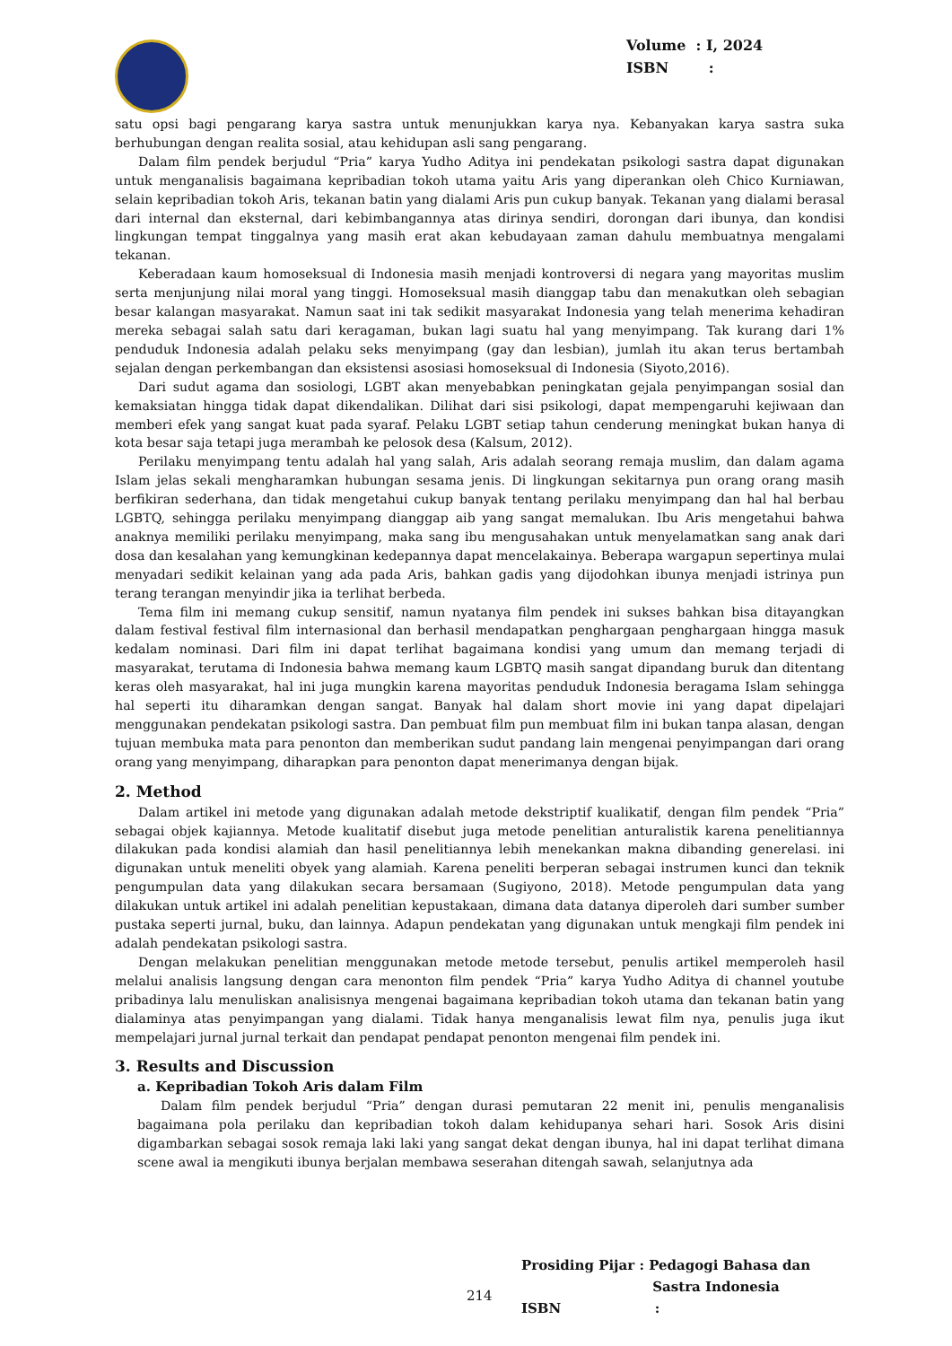Volume : I, 2024
ISBN :
satu opsi bagi pengarang karya sastra untuk menunjukkan karya nya. Kebanyakan karya sastra suka berhubungan dengan realita sosial, atau kehidupan asli sang pengarang.
Dalam film pendek berjudul “Pria” karya Yudho Aditya ini pendekatan psikologi sastra dapat digunakan untuk menganalisis bagaimana kepribadian tokoh utama yaitu Aris yang diperankan oleh Chico Kurniawan, selain kepribadian tokoh Aris, tekanan batin yang dialami Aris pun cukup banyak. Tekanan yang dialami berasal dari internal dan eksternal, dari kebimbangannya atas dirinya sendiri, dorongan dari ibunya, dan kondisi lingkungan tempat tinggalnya yang masih erat akan kebudayaan zaman dahulu membuatnya mengalami tekanan.
Keberadaan kaum homoseksual di Indonesia masih menjadi kontroversi di negara yang mayoritas muslim serta menjunjung nilai moral yang tinggi. Homoseksual masih dianggap tabu dan menakutkan oleh sebagian besar kalangan masyarakat. Namun saat ini tak sedikit masyarakat Indonesia yang telah menerima kehadiran mereka sebagai salah satu dari keragaman, bukan lagi suatu hal yang menyimpang. Tak kurang dari 1% penduduk Indonesia adalah pelaku seks menyimpang (gay dan lesbian), jumlah itu akan terus bertambah sejalan dengan perkembangan dan eksistensi asosiasi homoseksual di Indonesia (Siyoto,2016).
Dari sudut agama dan sosiologi, LGBT akan menyebabkan peningkatan gejala penyimpangan sosial dan kemaksiatan hingga tidak dapat dikendalikan. Dilihat dari sisi psikologi, dapat mempengaruhi kejiwaan dan memberi efek yang sangat kuat pada syaraf. Pelaku LGBT setiap tahun cenderung meningkat bukan hanya di kota besar saja tetapi juga merambah ke pelosok desa (Kalsum, 2012).
Perilaku menyimpang tentu adalah hal yang salah, Aris adalah seorang remaja muslim, dan dalam agama Islam jelas sekali mengharamkan hubungan sesama jenis. Di lingkungan sekitarnya pun orang orang masih berfikiran sederhana, dan tidak mengetahui cukup banyak tentang perilaku menyimpang dan hal hal berbau LGBTQ, sehingga perilaku menyimpang dianggap aib yang sangat memalukan. Ibu Aris mengetahui bahwa anaknya memiliki perilaku menyimpang, maka sang ibu mengusahakan untuk menyelamatkan sang anak dari dosa dan kesalahan yang kemungkinan kedepannya dapat mencelakainya. Beberapa wargapun sepertinya mulai menyadari sedikit kelainan yang ada pada Aris, bahkan gadis yang dijodohkan ibunya menjadi istrinya pun terang terangan menyindir jika ia terlihat berbeda.
Tema film ini memang cukup sensitif, namun nyatanya film pendek ini sukses bahkan bisa ditayangkan dalam festival festival film internasional dan berhasil mendapatkan penghargaan penghargaan hingga masuk kedalam nominasi. Dari film ini dapat terlihat bagaimana kondisi yang umum dan memang terjadi di masyarakat, terutama di Indonesia bahwa memang kaum LGBTQ masih sangat dipandang buruk dan ditentang keras oleh masyarakat, hal ini juga mungkin karena mayoritas penduduk Indonesia beragama Islam sehingga hal seperti itu diharamkan dengan sangat. Banyak hal dalam short movie ini yang dapat dipelajari menggunakan pendekatan psikologi sastra. Dan pembuat film pun membuat film ini bukan tanpa alasan, dengan tujuan membuka mata para penonton dan memberikan sudut pandang lain mengenai penyimpangan dari orang orang yang menyimpang, diharapkan para penonton dapat menerimanya dengan bijak.
2. Method
Dalam artikel ini metode yang digunakan adalah metode dekstriptif kualikatif, dengan film pendek “Pria” sebagai objek kajiannya. Metode kualitatif disebut juga metode penelitian anturalistik karena penelitiannya dilakukan pada kondisi alamiah dan hasil penelitiannya lebih menekankan makna dibanding generelasi. ini digunakan untuk meneliti obyek yang alamiah. Karena peneliti berperan sebagai instrumen kunci dan teknik pengumpulan data yang dilakukan secara bersamaan (Sugiyono, 2018). Metode pengumpulan data yang dilakukan untuk artikel ini adalah penelitian kepustakaan, dimana data datanya diperoleh dari sumber sumber pustaka seperti jurnal, buku, dan lainnya. Adapun pendekatan yang digunakan untuk mengkaji film pendek ini adalah pendekatan psikologi sastra.
Dengan melakukan penelitian menggunakan metode metode tersebut, penulis artikel memperoleh hasil melalui analisis langsung dengan cara menonton film pendek “Pria” karya Yudho Aditya di channel youtube pribadinya lalu menuliskan analisisnya mengenai bagaimana kepribadian tokoh utama dan tekanan batin yang dialaminya atas penyimpangan yang dialami. Tidak hanya menganalisis lewat film nya, penulis juga ikut mempelajari jurnal jurnal terkait dan pendapat pendapat penonton mengenai film pendek ini.
3. Results and Discussion
a. Kepribadian Tokoh Aris dalam Film
Dalam film pendek berjudul “Pria” dengan durasi pemutaran 22 menit ini, penulis menganalisis bagaimana pola perilaku dan kepribadian tokoh dalam kehidupanya sehari hari. Sosok Aris disini digambarkan sebagai sosok remaja laki laki yang sangat dekat dengan ibunya, hal ini dapat terlihat dimana scene awal ia mengikuti ibunya berjalan membawa seserahan ditengah sawah, selanjutnya ada
Prosiding Pijar : Pedagogi Bahasa dan
Sastra Indonesia
ISBN :
214